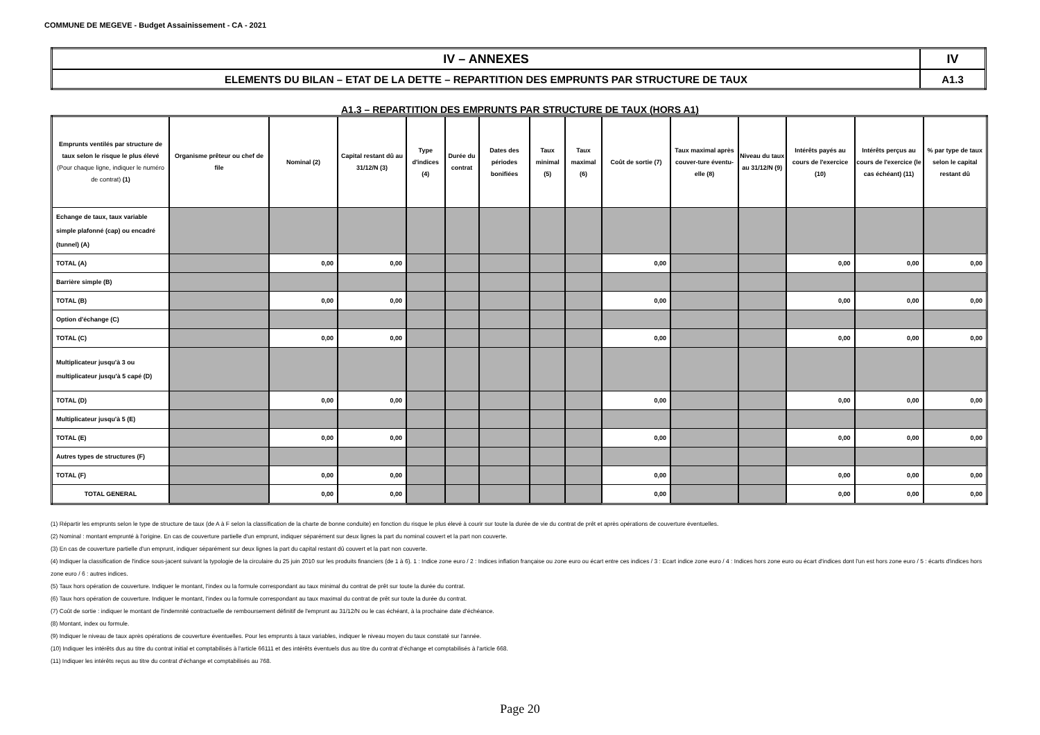COMMUNE DE MEGEVE - Budget Assainissement - CA - 2021
| IV – ANNEXES | IV |
| ELEMENTS DU BILAN – ETAT DE LA DETTE – REPARTITION DES EMPRUNTS PAR STRUCTURE DE TAUX | A1.3 |
A1.3 – REPARTITION DES EMPRUNTS PAR STRUCTURE DE TAUX (HORS A1)
| Emprunts ventilés par structure de taux selon le risque le plus élevé (Pour chaque ligne, indiquer le numéro de contrat) (1) | Organisme prêteur ou chef de file | Nominal (2) | Capital restant dû au 31/12/N (3) | Type d'indices (4) | Durée du contrat | Dates des périodes bonifiées | Taux minimal (5) | Taux maximal (6) | Coût de sortie (7) | Taux maximal après couver-ture éventu-elle (8) | Niveau du taux au 31/12/N (9) | Intérêts payés au cours de l'exercice (10) | Intérêts perçus au cours de l'exercice (le cas échéant) (11) | % par type de taux selon le capital restant dû |
| --- | --- | --- | --- | --- | --- | --- | --- | --- | --- | --- | --- | --- | --- | --- |
| Echange de taux, taux variable simple plafonné (cap) ou encadré (tunnel) (A) | | | | | | | | | | | | | | |
| TOTAL (A) | | 0,00 | 0,00 | | | | | | 0,00 | | | 0,00 | 0,00 | 0,00 |
| Barrière simple (B) | | | | | | | | | | | | | | |
| TOTAL (B) | | 0,00 | 0,00 | | | | | | 0,00 | | | 0,00 | 0,00 | 0,00 |
| Option d'échange (C) | | | | | | | | | | | | | | |
| TOTAL (C) | | 0,00 | 0,00 | | | | | | 0,00 | | | 0,00 | 0,00 | 0,00 |
| Multiplicateur jusqu'à 3 ou multiplicateur jusqu'à 5 capé (D) | | | | | | | | | | | | | | |
| TOTAL (D) | | 0,00 | 0,00 | | | | | | 0,00 | | | 0,00 | 0,00 | 0,00 |
| Multiplicateur jusqu'à 5 (E) | | | | | | | | | | | | | | |
| TOTAL (E) | | 0,00 | 0,00 | | | | | | 0,00 | | | 0,00 | 0,00 | 0,00 |
| Autres types de structures (F) | | | | | | | | | | | | | | |
| TOTAL (F) | | 0,00 | 0,00 | | | | | | 0,00 | | | 0,00 | 0,00 | 0,00 |
| TOTAL GENERAL | | 0,00 | 0,00 | | | | | | 0,00 | | | 0,00 | 0,00 | 0,00 |
(1) Répartir les emprunts selon le type de structure de taux (de A à F selon la classification de la charte de bonne conduite) en fonction du risque le plus élevé à courir sur toute la durée de vie du contrat de prêt et après opérations de couverture éventuelles.
(2) Nominal : montant emprunté à l'origine. En cas de couverture partielle d'un emprunt, indiquer séparément sur deux lignes la part du nominal couvert et la part non couverte.
(3) En cas de couverture partielle d'un emprunt, indiquer séparément sur deux lignes la part du capital restant dû couvert et la part non couverte.
(4) Indiquer la classification de l'indice sous-jacent suivant la typologie de la circulaire du 25 juin 2010 sur les produits financiers (de 1 à 6). 1 : Indice zone euro / 2 : Indices inflation française ou zone euro ou écart entre ces indices / 3 : Ecart indice zone euro / 4 : Indices hors zone euro ou écart d'indices dont l'un est hors zone euro / 5 : écarts d'indices hors zone euro / 6 : autres indices.
(5) Taux hors opération de couverture. Indiquer le montant, l'index ou la formule correspondant au taux minimal du contrat de prêt sur toute la durée du contrat.
(6) Taux hors opération de couverture. Indiquer le montant, l'index ou la formule correspondant au taux maximal du contrat de prêt sur toute la durée du contrat.
(7) Coût de sortie : indiquer le montant de l'indemnité contractuelle de remboursement définitif de l'emprunt au 31/12/N ou le cas échéant, à la prochaine date d'échéance.
(8) Montant, index ou formule.
(9) Indiquer le niveau de taux après opérations de couverture éventuelles. Pour les emprunts à taux variables, indiquer le niveau moyen du taux constaté sur l'année.
(10) Indiquer les intérêts dus au titre du contrat initial et comptabilisés à l'article 66111 et des intérêts éventuels dus au titre du contrat d'échange et comptabilisés à l'article 668.
(11) Indiquer les intérêts reçus au titre du contrat d'échange et comptabilisés au 768.
Page 20